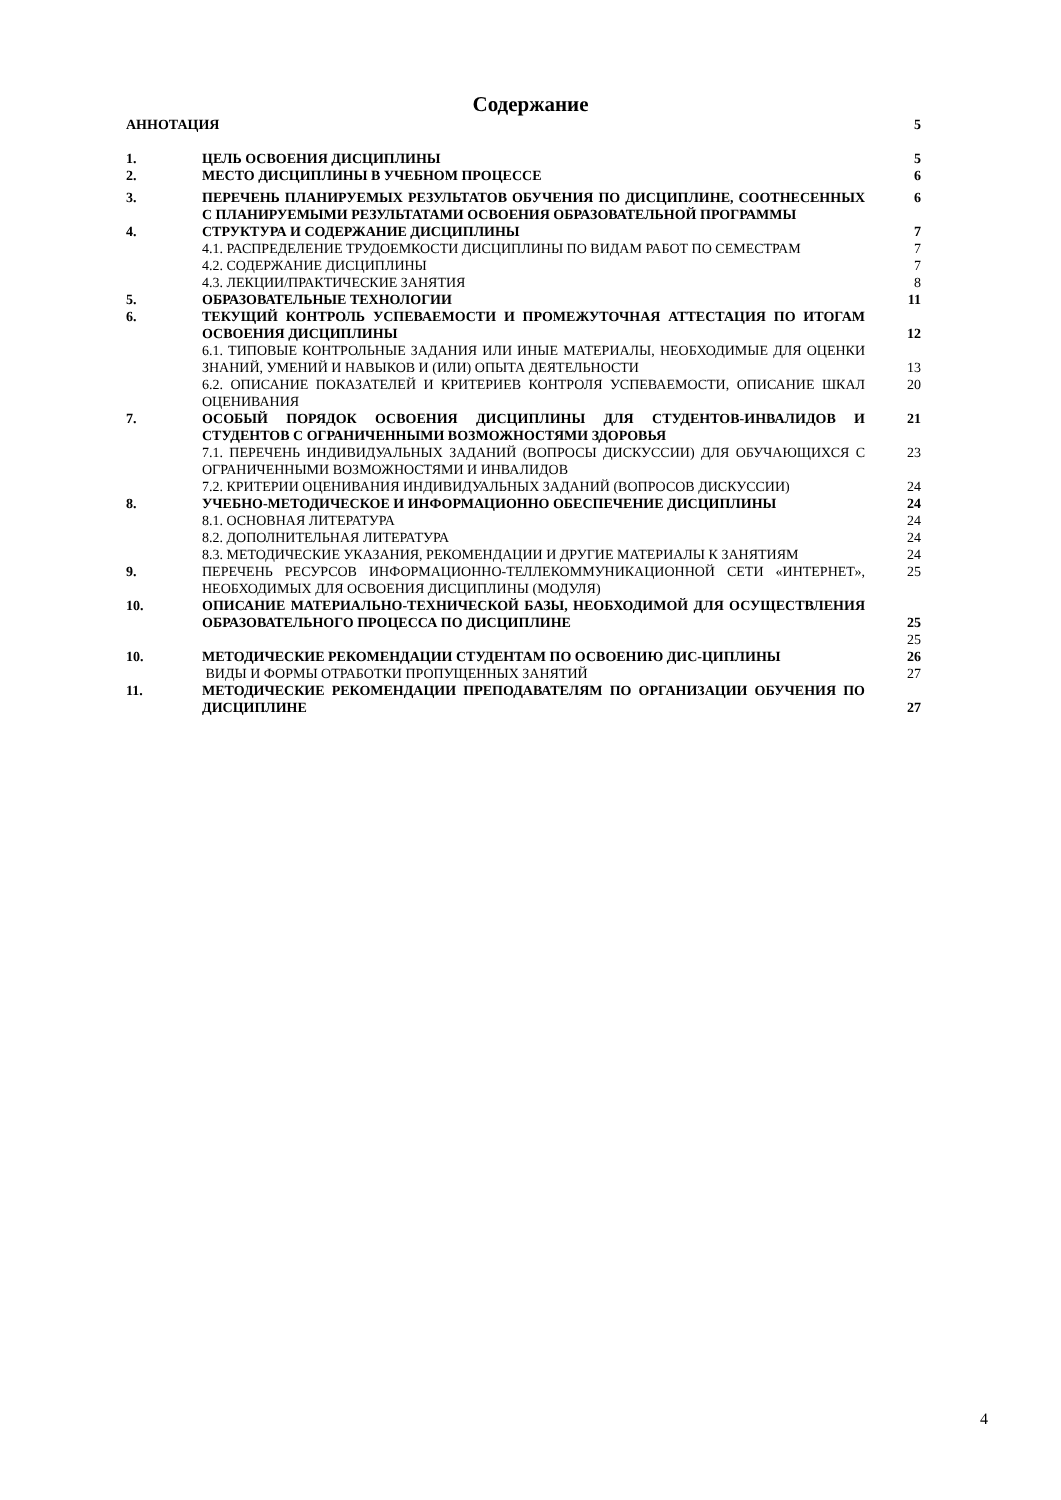Содержание
| АННОТАЦИЯ | | 5 |
| 1. | ЦЕЛЬ ОСВОЕНИЯ ДИСЦИПЛИНЫ | 5 |
| 2. | МЕСТО ДИСЦИПЛИНЫ В УЧЕБНОМ ПРОЦЕССЕ | 6 |
| 3. | ПЕРЕЧЕНЬ ПЛАНИРУЕМЫХ РЕЗУЛЬТАТОВ ОБУЧЕНИЯ ПО ДИСЦИПЛИНЕ, СООТНЕСЕННЫХ С ПЛАНИРУЕМЫМИ РЕЗУЛЬТАТАМИ ОСВОЕНИЯ ОБРАЗОВАТЕЛЬНОЙ ПРОГРАММЫ | 6 |
| 4. | СТРУКТУРА И СОДЕРЖАНИЕ ДИСЦИПЛИНЫ | 7 |
| | 4.1. РАСПРЕДЕЛЕНИЕ ТРУДОЕМКОСТИ ДИСЦИПЛИНЫ ПО ВИДАМ РАБОТ ПО СЕМЕСТРАМ | 7 |
| | 4.2. СОДЕРЖАНИЕ ДИСЦИПЛИНЫ | 7 |
| | 4.3. ЛЕКЦИИ/ПРАКТИЧЕСКИЕ ЗАНЯТИЯ | 8 |
| 5. | ОБРАЗОВАТЕЛЬНЫЕ ТЕХНОЛОГИИ | 11 |
| 6. | ТЕКУЩИЙ КОНТРОЛЬ УСПЕВАЕМОСТИ И ПРОМЕЖУТОЧНАЯ АТТЕСТАЦИЯ ПО ИТОГАМ ОСВОЕНИЯ ДИСЦИПЛИНЫ | 12 |
| | 6.1. ТИПОВЫЕ КОНТРОЛЬНЫЕ ЗАДАНИЯ ИЛИ ИНЫЕ МАТЕРИАЛЫ, НЕОБХОДИМЫЕ ДЛЯ ОЦЕНКИ ЗНАНИЙ, УМЕНИЙ И НАВЫКОВ И (ИЛИ) ОПЫТА ДЕЯТЕЛЬНОСТИ | 13 |
| | 6.2. ОПИСАНИЕ ПОКАЗАТЕЛЕЙ И КРИТЕРИЕВ КОНТРОЛЯ УСПЕВАЕМОСТИ, ОПИСАНИЕ ШКАЛ ОЦЕНИВАНИЯ | 20 |
| 7. | ОСОБЫЙ ПОРЯДОК ОСВОЕНИЯ ДИСЦИПЛИНЫ ДЛЯ СТУДЕНТОВ-ИНВАЛИДОВ И СТУДЕНТОВ С ОГРАНИЧЕННЫМИ ВОЗМОЖНОСТЯМИ ЗДОРОВЬЯ | 21 |
| | 7.1. ПЕРЕЧЕНЬ ИНДИВИДУАЛЬНЫХ ЗАДАНИЙ (ВОПРОСЫ ДИСКУССИИ) ДЛЯ ОБУЧАЮЩИХСЯ С ОГРАНИЧЕННЫМИ ВОЗМОЖНОСТЯМИ И ИНВАЛИДОВ | 23 |
| | 7.2. КРИТЕРИИ ОЦЕНИВАНИЯ ИНДИВИДУАЛЬНЫХ ЗАДАНИЙ (ВОПРОСОВ ДИСКУССИИ) | 24 |
| 8. | УЧЕБНО-МЕТОДИЧЕСКОЕ И ИНФОРМАЦИОННО ОБЕСПЕЧЕНИЕ ДИСЦИПЛИНЫ | 24 |
| | 8.1. ОСНОВНАЯ ЛИТЕРАТУРА | 24 |
| | 8.2. ДОПОЛНИТЕЛЬНАЯ ЛИТЕРАТУРА | 24 |
| | 8.3. МЕТОДИЧЕСКИЕ УКАЗАНИЯ, РЕКОМЕНДАЦИИ И ДРУГИЕ МАТЕРИАЛЫ К ЗАНЯТИЯМ | 24 |
| 9. | ПЕРЕЧЕНЬ РЕСУРСОВ ИНФОРМАЦИОННО-ТЕЛЛЕКОММУНИКАЦИОННОЙ СЕТИ «ИНТЕРНЕТ», НЕОБХОДИМЫХ ДЛЯ ОСВОЕНИЯ ДИСЦИПЛИНЫ (МОДУЛЯ) | 25 |
| 10. | ОПИСАНИЕ МАТЕРИАЛЬНО-ТЕХНИЧЕСКОЙ БАЗЫ, НЕОБХОДИМОЙ ДЛЯ ОСУЩЕСТВЛЕНИЯ ОБРАЗОВАТЕЛЬНОГО ПРОЦЕССА ПО ДИСЦИПЛИНЕ | 25 |
| | | 25 |
| 10. | МЕТОДИЧЕСКИЕ РЕКОМЕНДАЦИИ СТУДЕНТАМ ПО ОСВОЕНИЮ ДИС-ЦИПЛИНЫ | 26 |
| | ВИДЫ И ФОРМЫ ОТРАБОТКИ ПРОПУЩЕННЫХ ЗАНЯТИЙ | 27 |
| 11. | МЕТОДИЧЕСКИЕ РЕКОМЕНДАЦИИ ПРЕПОДАВАТЕЛЯМ ПО ОРГАНИЗАЦИИ ОБУЧЕНИЯ ПО ДИСЦИПЛИНЕ | 27 |
4